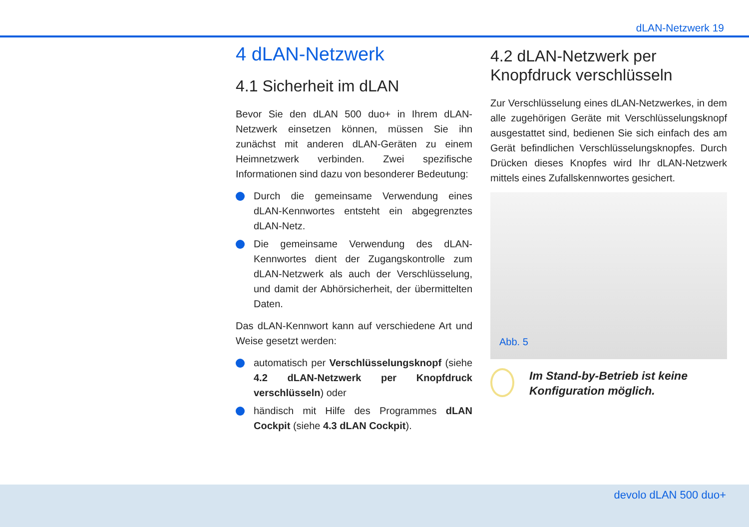dLAN-Netzwerk 19
4 dLAN-Netzwerk
4.1 Sicherheit im dLAN
Bevor Sie den dLAN 500 duo+ in Ihrem dLAN-Netzwerk einsetzen können, müssen Sie ihn zunächst mit anderen dLAN-Geräten zu einem Heimnetzwerk verbinden. Zwei spezifische Informationen sind dazu von besonderer Bedeutung:
Durch die gemeinsame Verwendung eines dLAN-Kennwortes entsteht ein abgegrenztes dLAN-Netz.
Die gemeinsame Verwendung des dLAN-Kennwortes dient der Zugangskontrolle zum dLAN-Netzwerk als auch der Verschlüsselung, und damit der Abhörsicherheit, der übermittelten Daten.
Das dLAN-Kennwort kann auf verschiedene Art und Weise gesetzt werden:
automatisch per Verschlüsselungsknopf (siehe 4.2 dLAN-Netzwerk per Knopfdruck verschlüsseln) oder
händisch mit Hilfe des Programmes dLAN Cockpit (siehe 4.3 dLAN Cockpit).
4.2 dLAN-Netzwerk per Knopfdruck verschlüsseln
Zur Verschlüsselung eines dLAN-Netzwerkes, in dem alle zugehörigen Geräte mit Verschlüsselungsknopf ausgestattet sind, bedienen Sie sich einfach des am Gerät befindlichen Verschlüsselungsknopfes. Durch Drücken dieses Knopfes wird Ihr dLAN-Netzwerk mittels eines Zufallskennwortes gesichert.
Abb. 5
Im Stand-by-Betrieb ist keine Konfiguration möglich.
devolo dLAN 500 duo+